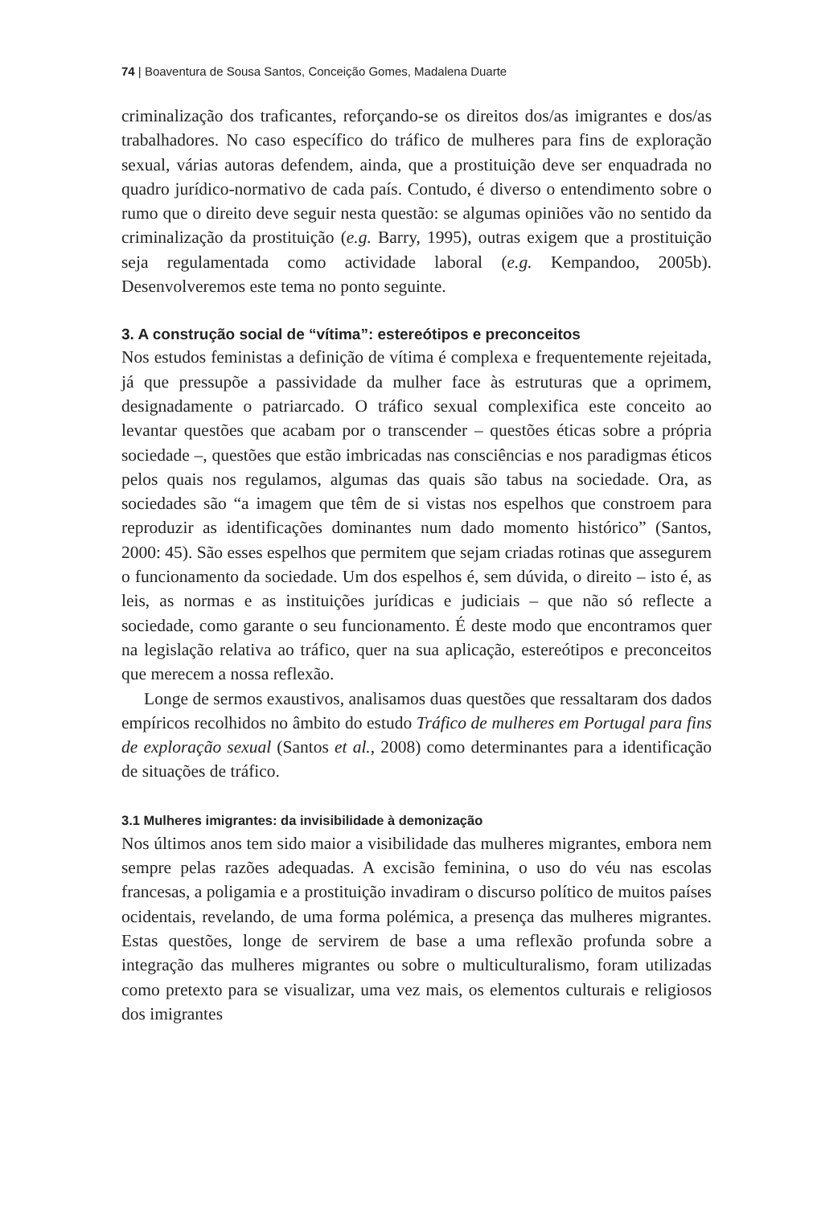74 | Boaventura de Sousa Santos, Conceição Gomes, Madalena Duarte
criminalização dos traficantes, reforçando-se os direitos dos/as imigrantes e dos/as trabalhadores. No caso específico do tráfico de mulheres para fins de exploração sexual, várias autoras defendem, ainda, que a prostituição deve ser enquadrada no quadro jurídico-normativo de cada país. Contudo, é diverso o entendimento sobre o rumo que o direito deve seguir nesta questão: se algumas opiniões vão no sentido da criminalização da prostituição (e.g. Barry, 1995), outras exigem que a prostituição seja regulamentada como actividade laboral (e.g. Kempandoo, 2005b). Desenvolveremos este tema no ponto seguinte.
3. A construção social de “vítima”: estereótipos e preconceitos
Nos estudos feministas a definição de vítima é complexa e frequentemente rejeitada, já que pressupõe a passividade da mulher face às estruturas que a oprimem, designadamente o patriarcado. O tráfico sexual complexifica este conceito ao levantar questões que acabam por o transcender – questões éticas sobre a própria sociedade –, questões que estão imbricadas nas consciências e nos paradigmas éticos pelos quais nos regulamos, algumas das quais são tabus na sociedade. Ora, as sociedades são “a imagem que têm de si vistas nos espelhos que constroem para reproduzir as identificações dominantes num dado momento histórico” (Santos, 2000: 45). São esses espelhos que permitem que sejam criadas rotinas que assegurem o funcionamento da sociedade. Um dos espelhos é, sem dúvida, o direito – isto é, as leis, as normas e as instituições jurídicas e judiciais – que não só reflecte a sociedade, como garante o seu funcionamento. É deste modo que encontramos quer na legislação relativa ao tráfico, quer na sua aplicação, estereótipos e preconceitos que merecem a nossa reflexão.
Longe de sermos exaustivos, analisamos duas questões que ressaltaram dos dados empíricos recolhidos no âmbito do estudo Tráfico de mulheres em Portugal para fins de exploração sexual (Santos et al., 2008) como determinantes para a identificação de situações de tráfico.
3.1 Mulheres imigrantes: da invisibilidade à demonização
Nos últimos anos tem sido maior a visibilidade das mulheres migrantes, embora nem sempre pelas razões adequadas. A excisão feminina, o uso do véu nas escolas francesas, a poligamia e a prostituição invadiram o discurso político de muitos países ocidentais, revelando, de uma forma polémica, a presença das mulheres migrantes. Estas questões, longe de servirem de base a uma reflexão profunda sobre a integração das mulheres migrantes ou sobre o multiculturalismo, foram utilizadas como pretexto para se visualizar, uma vez mais, os elementos culturais e religiosos dos imigrantes